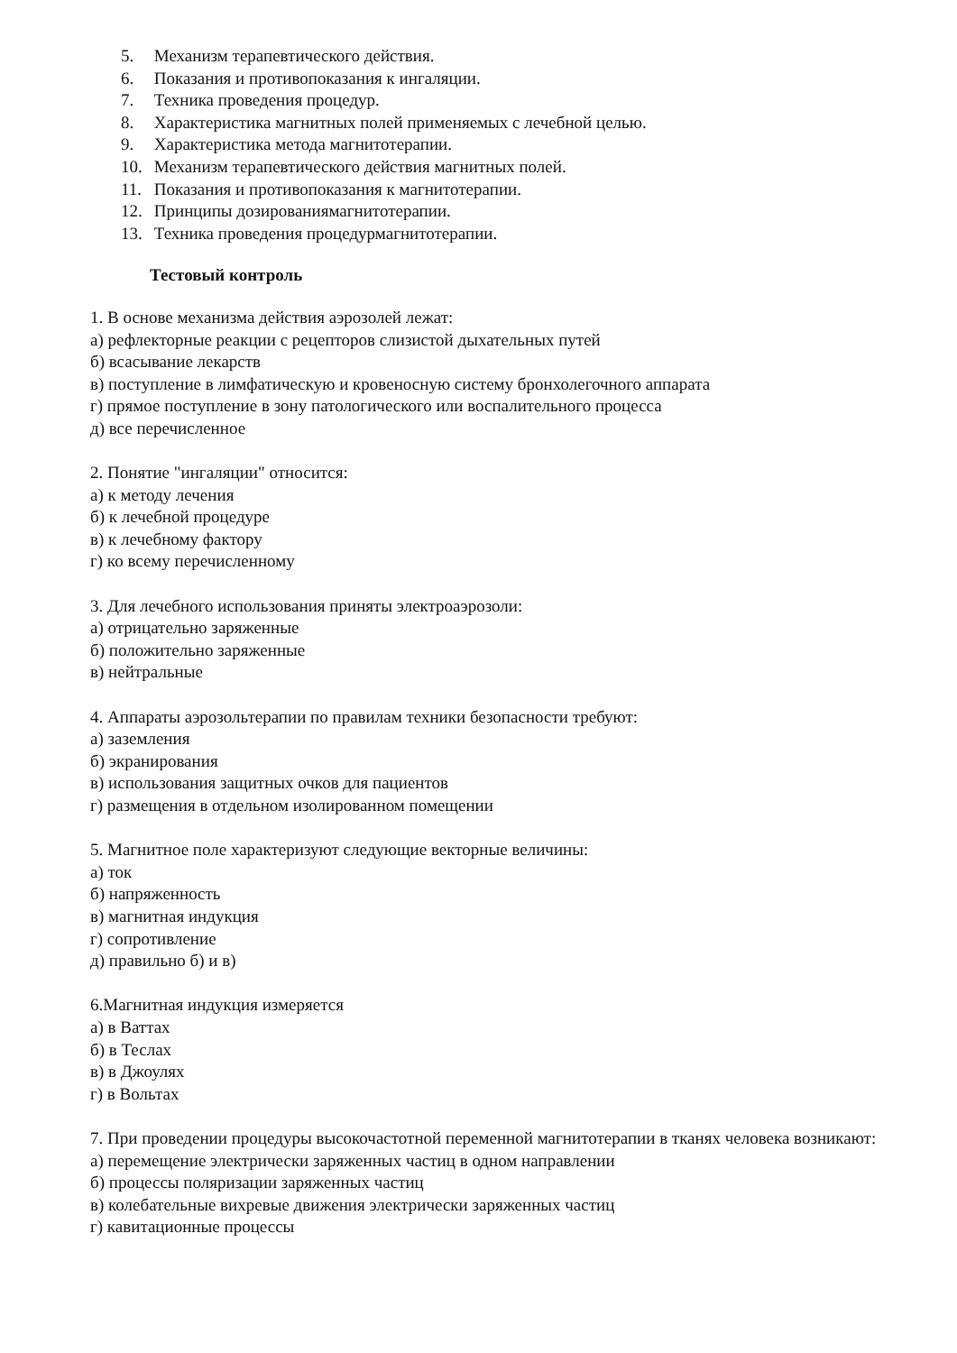5. Механизм терапевтического действия.
6. Показания и противопоказания к ингаляции.
7. Техника проведения процедур.
8. Характеристика магнитных полей применяемых с лечебной целью.
9. Характеристика метода магнитотерапии.
10. Механизм терапевтического действия магнитных полей.
11. Показания и противопоказания к магнитотерапии.
12. Принципы дозированиямагнитотерапии.
13. Техника проведения процедурмагнитотерапии.
Тестовый контроль
1. В основе механизма действия аэрозолей лежат:
а) рефлекторные реакции с рецепторов слизистой дыхательных путей
б) всасывание лекарств
в) поступление в лимфатическую и кровеносную систему бронхолегочного аппарата
г) прямое поступление в зону патологического или воспалительного процесса
д) все перечисленное
2. Понятие "ингаляции" относится:
а) к методу лечения
б) к лечебной процедуре
в) к лечебному фактору
г) ко всему перечисленному
3. Для лечебного использования приняты электроаэрозоли:
а) отрицательно заряженные
б) положительно заряженные
в) нейтральные
4. Аппараты аэрозольтерапии по правилам техники безопасности требуют:
а) заземления
б) экранирования
в) использования защитных очков для пациентов
г) размещения в отдельном изолированном помещении
5. Магнитное поле характеризуют следующие векторные величины:
а) ток
б) напряженность
в) магнитная индукция
г) сопротивление
д) правильно б) и в)
6.Магнитная индукция измеряется
а) в Ваттах
б) в Теслах
в) в Джоулях
г) в Вольтах
7. При проведении процедуры высокочастотной переменной магнитотерапии в тканях человека возникают:
а) перемещение электрически заряженных частиц в одном направлении
б) процессы поляризации заряженных частиц
в) колебательные вихревые движения электрически заряженных частиц
г) кавитационные процессы